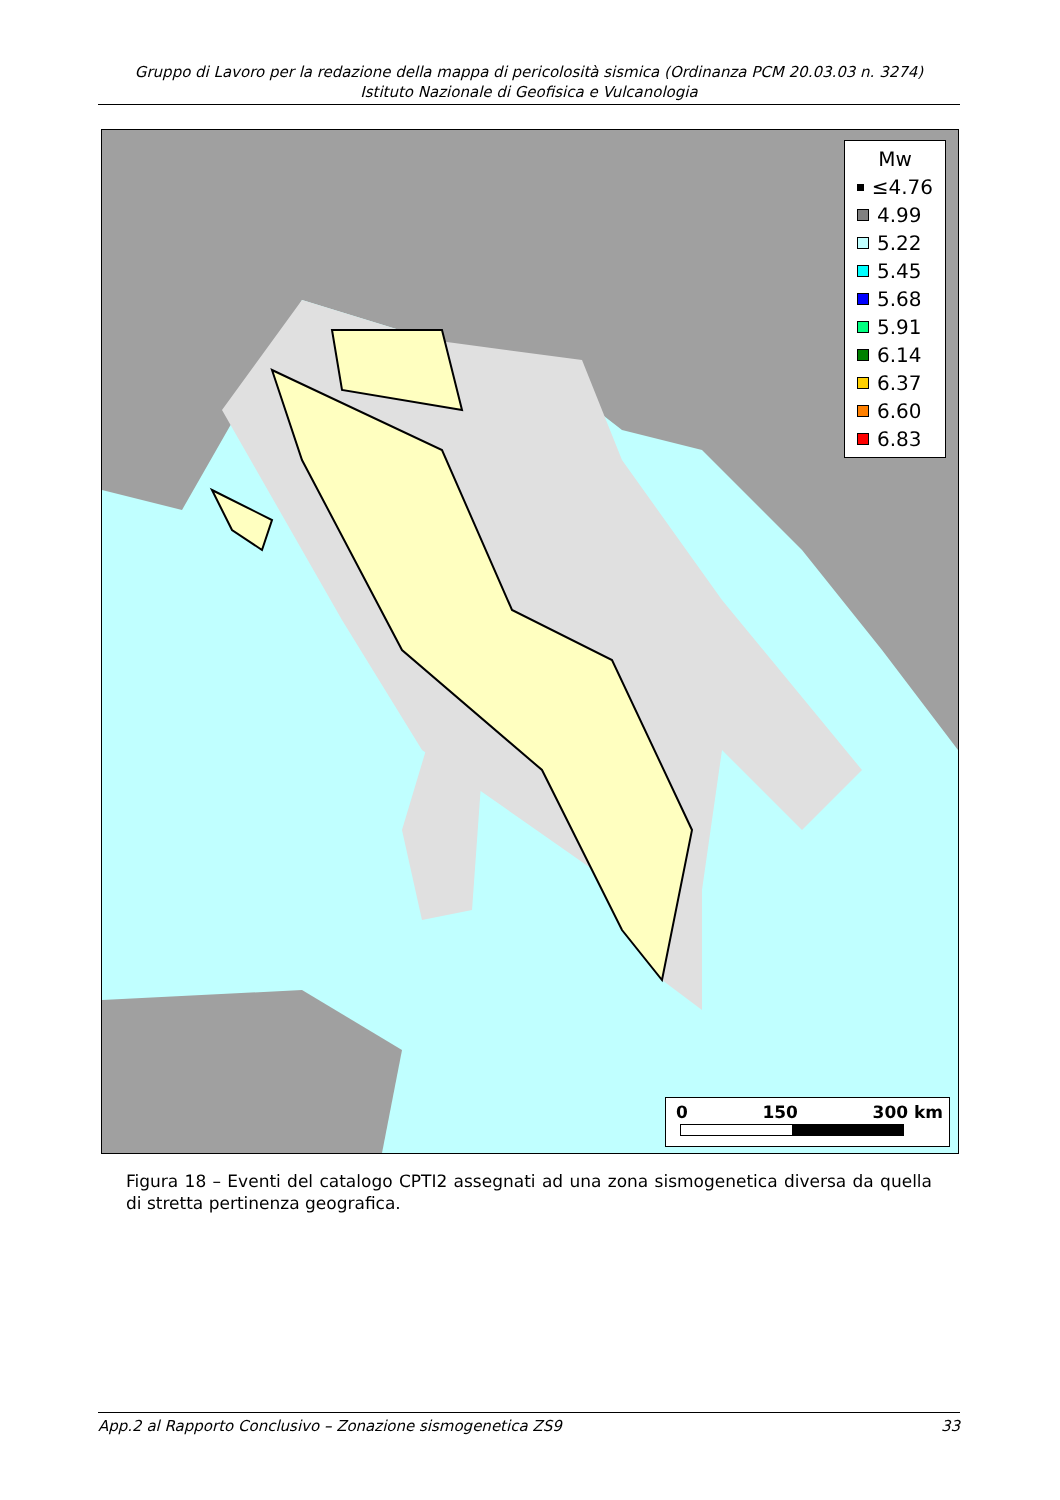Gruppo di Lavoro per la redazione della mappa di pericolosità sismica (Ordinanza PCM 20.03.03 n. 3274)
Istituto Nazionale di Geofisica e Vulcanologia
Mw
≤4.76
4.99
5.22
5.45
5.68
5.91
6.14
6.37
6.60
6.83
0 150 300 km
Figura 18 – Eventi del catalogo CPTI2 assegnati ad una zona sismogenetica diversa da quella di stretta pertinenza geografica.
App.2 al Rapporto Conclusivo – Zonazione sismogenetica ZS9 33